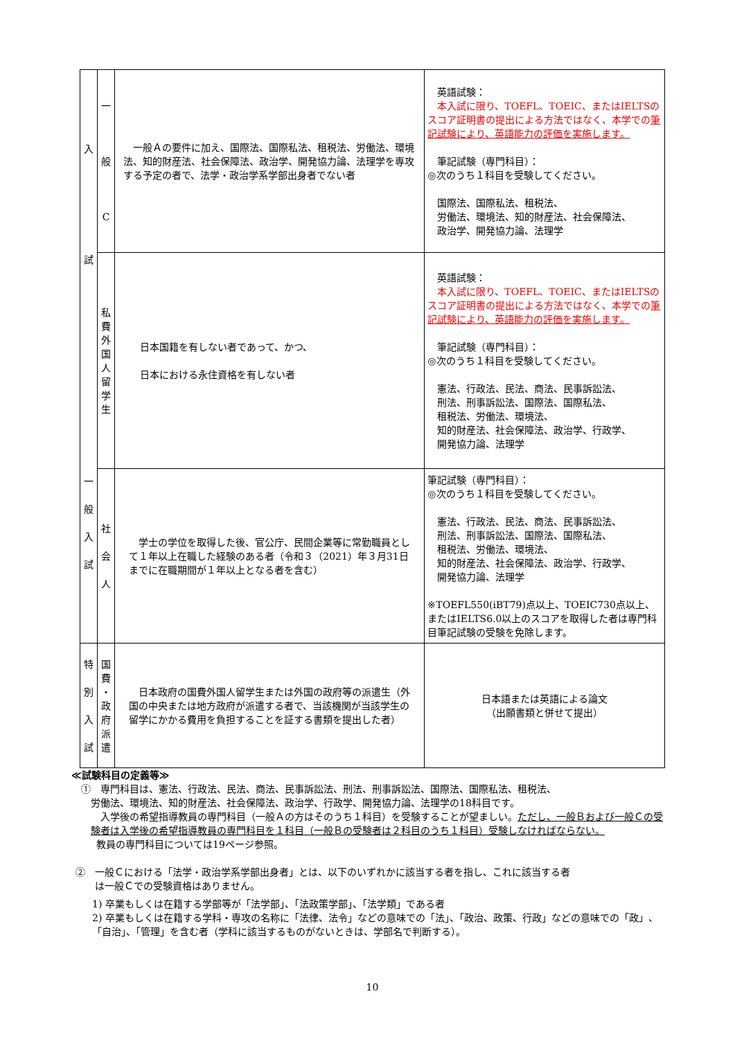| 入 試 一 般 入 試 | 一 般 C | 一般Ａの要件に加え、国際法、国際私法、租税法、労働法、環境法、知的財産法、社会保障法、政治学、開発協力論、法理学を専攻する予定の者で、法学・政治学系学部出身者でない者 | 英語試験： 本入試に限り、TOEFL、TOEIC、またはIELTSのスコア証明書の提出による方法ではなく、本学での 筆記試験により、英語能力の評価を実施します。 筆記試験（専門科目）： ◎次のうち１科目を受験してください。 国際法、国際私法、租税法、 労働法、環境法、知的財産法、社会保障法、 政治学、開発協力論、法理学 |
| | 私 費 外 国 人 留 学 生 | 日本国籍を有しない者であって、かつ、 日本における永住資格を有しない者 | 英語試験： 本入試に限り、TOEFL、TOEIC、またはIELTSのスコア証明書の提出による方法ではなく、本学での 筆記試験により、英語能力の評価を実施します。 筆記試験（専門科目）： ◎次のうち１科目を受験してください。 憲法、行政法、民法、商法、民事訴訟法、 刑法、刑事訴訟法、国際法、国際私法、 租税法、労働法、環境法、 知的財産法、社会保障法、政治学、行政学、 開発協力論、法理学 |
| | 社 会 人 | 学士の学位を取得した後、官公庁、民間企業等に常勤職員として１年以上在職した経験のある者（令和３（2021）年３月31日までに在職期間が１年以上となる者を含む） | 筆記試験（専門科目）： ◎次のうち１科目を受験してください。 憲法、行政法、民法、商法、民事訴訟法、 刑法、刑事訴訟法、国際法、国際私法、 租税法、労働法、環境法、 知的財産法、社会保障法、政治学、行政学、 開発協力論、法理学 ※TOEFL550(iBT79)点以上、TOEIC730点以上、またはIELTS6.0以上のスコアを取得した者は専門科目筆記試験の受験を免除します。 |
| 特 別 入 試 | 国 費 ・ 政 府 派 遣 | 日本政府の国費外国人留学生または外国の政府等の派遣生（外国の中央または地方政府が派遣する者で、当該機関が当該学生の留学にかかる費用を負担することを証する書類を提出した者） | 日本語または英語による論文 （出願書類と併せて提出） |
≪試験科目の定義等≫
　①　専門科目は、憲法、行政法、民法、商法、民事訴訟法、刑法、刑事訴訟法、国際法、国際私法、租税法、
　　労働法、環境法、知的財産法、社会保障法、政治学、行政学、開発協力論、法理学の18科目です。
　入学後の希望指導教員の専門科目（一般Ａの方はそのうち１科目）を受験することが望ましい。ただし、一般Ｂおよび一般Ｃの受験者は入学後の希望指導教員の専門科目を１科目（一般Ｂの受験者は２科目のうち１科目）受験しなければならない。
教員の専門科目については19ページ参照。
②　一般Ｃにおける「法学・政治学系学部出身者」とは、以下のいずれかに該当する者を指し、これに該当する者
　　は一般Ｃでの受験資格はありません。
1) 卒業もしくは在籍する学部等が「法学部」、「法政策学部」、「法学類」である者
2) 卒業もしくは在籍する学科・専攻の名称に「法律、法令」などの意味での「法」、「政治、政策、行政」などの意味での「政」、「自治」、「管理」を含む者（学科に該当するものがないときは、学部名で判断する）。
10